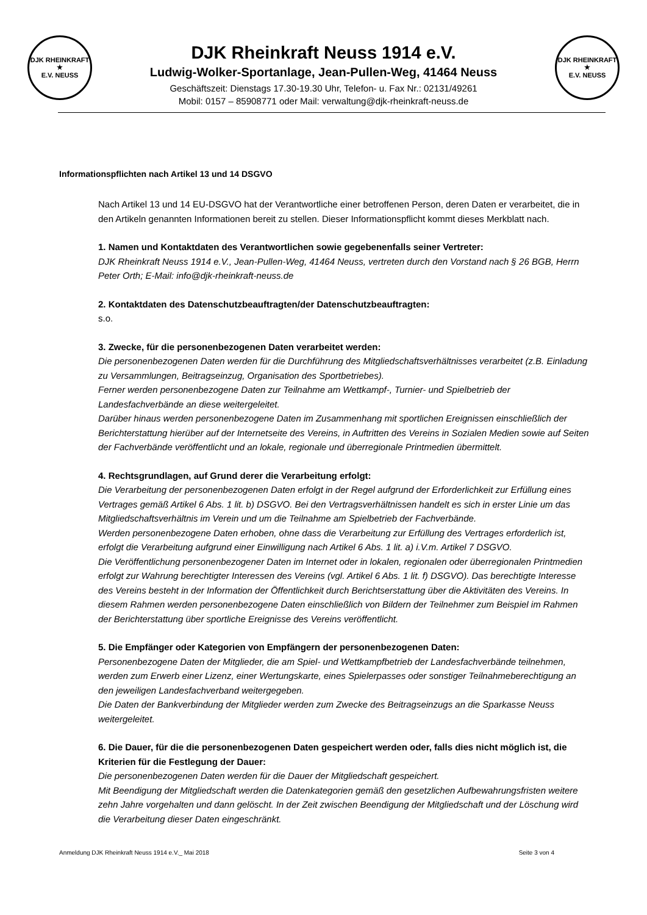DJK RHEINKRAFT
★
E.V. NEUSS
DJK Rheinkraft Neuss 1914 e.V.
Ludwig-Wolker-Sportanlage, Jean-Pullen-Weg, 41464 Neuss
Geschäftszeit: Dienstags 17.30-19.30 Uhr, Telefon- u. Fax Nr.: 02131/49261
Mobil: 0157 – 85908771 oder Mail: verwaltung@djk-rheinkraft-neuss.de
DJK RHEINKRAFT
★
E.V. NEUSS
Informationspflichten nach Artikel 13 und 14 DSGVO
Nach Artikel 13 und 14 EU-DSGVO hat der Verantwortliche einer betroffenen Person, deren Daten er verarbeitet, die in den Artikeln genannten Informationen bereit zu stellen. Dieser Informationspflicht kommt dieses Merkblatt nach.
1. Namen und Kontaktdaten des Verantwortlichen sowie gegebenenfalls seiner Vertreter:
DJK Rheinkraft Neuss 1914 e.V., Jean-Pullen-Weg, 41464 Neuss, vertreten durch den Vorstand nach § 26 BGB, Herrn Peter Orth; E-Mail: info@djk-rheinkraft-neuss.de
2. Kontaktdaten des Datenschutzbeauftragten/der Datenschutzbeauftragten:
s.o.
3. Zwecke, für die personenbezogenen Daten verarbeitet werden:
Die personenbezogenen Daten werden für die Durchführung des Mitgliedschaftsverhältnisses verarbeitet (z.B. Einladung zu Versammlungen, Beitragseinzug, Organisation des Sportbetriebes).
Ferner werden personenbezogene Daten zur Teilnahme am Wettkampf-, Turnier- und Spielbetrieb der Landesfachverbände an diese weitergeleitet.
Darüber hinaus werden personenbezogene Daten im Zusammenhang mit sportlichen Ereignissen einschließlich der Berichterstattung hierüber auf der Internetseite des Vereins, in Auftritten des Vereins in Sozialen Medien sowie auf Seiten der Fachverbände veröffentlicht und an lokale, regionale und überregionale Printmedien übermittelt.
4. Rechtsgrundlagen, auf Grund derer die Verarbeitung erfolgt:
Die Verarbeitung der personenbezogenen Daten erfolgt in der Regel aufgrund der Erforderlichkeit zur Erfüllung eines Vertrages gemäß Artikel 6 Abs. 1 lit. b) DSGVO. Bei den Vertragsverhältnissen handelt es sich in erster Linie um das Mitgliedschaftsverhältnis im Verein und um die Teilnahme am Spielbetrieb der Fachverbände.
Werden personenbezogene Daten erhoben, ohne dass die Verarbeitung zur Erfüllung des Vertrages erforderlich ist, erfolgt die Verarbeitung aufgrund einer Einwilligung nach Artikel 6 Abs. 1 lit. a) i.V.m. Artikel 7 DSGVO.
Die Veröffentlichung personenbezogener Daten im Internet oder in lokalen, regionalen oder überregionalen Printmedien erfolgt zur Wahrung berechtigter Interessen des Vereins (vgl. Artikel 6 Abs. 1 lit. f) DSGVO). Das berechtigte Interesse des Vereins besteht in der Information der Öffentlichkeit durch Berichtserstattung über die Aktivitäten des Vereins. In diesem Rahmen werden personenbezogene Daten einschließlich von Bildern der Teilnehmer zum Beispiel im Rahmen der Berichterstattung über sportliche Ereignisse des Vereins veröffentlicht.
5. Die Empfänger oder Kategorien von Empfängern der personenbezogenen Daten:
Personenbezogene Daten der Mitglieder, die am Spiel- und Wettkampfbetrieb der Landesfachverbände teilnehmen, werden zum Erwerb einer Lizenz, einer Wertungskarte, eines Spielerpasses oder sonstiger Teilnahmeberechtigung an den jeweiligen Landesfachverband weitergegeben.
Die Daten der Bankverbindung der Mitglieder werden zum Zwecke des Beitragseinzugs an die Sparkasse Neuss weitergeleitet.
6. Die Dauer, für die die personenbezogenen Daten gespeichert werden oder, falls dies nicht möglich ist, die Kriterien für die Festlegung der Dauer:
Die personenbezogenen Daten werden für die Dauer der Mitgliedschaft gespeichert.
Mit Beendigung der Mitgliedschaft werden die Datenkategorien gemäß den gesetzlichen Aufbewahrungsfristen weitere zehn Jahre vorgehalten und dann gelöscht. In der Zeit zwischen Beendigung der Mitgliedschaft und der Löschung wird die Verarbeitung dieser Daten eingeschränkt.
Anmeldung DJK Rheinkraft Neuss 1914 e.V._ Mai 2018 Seite 3 von 4